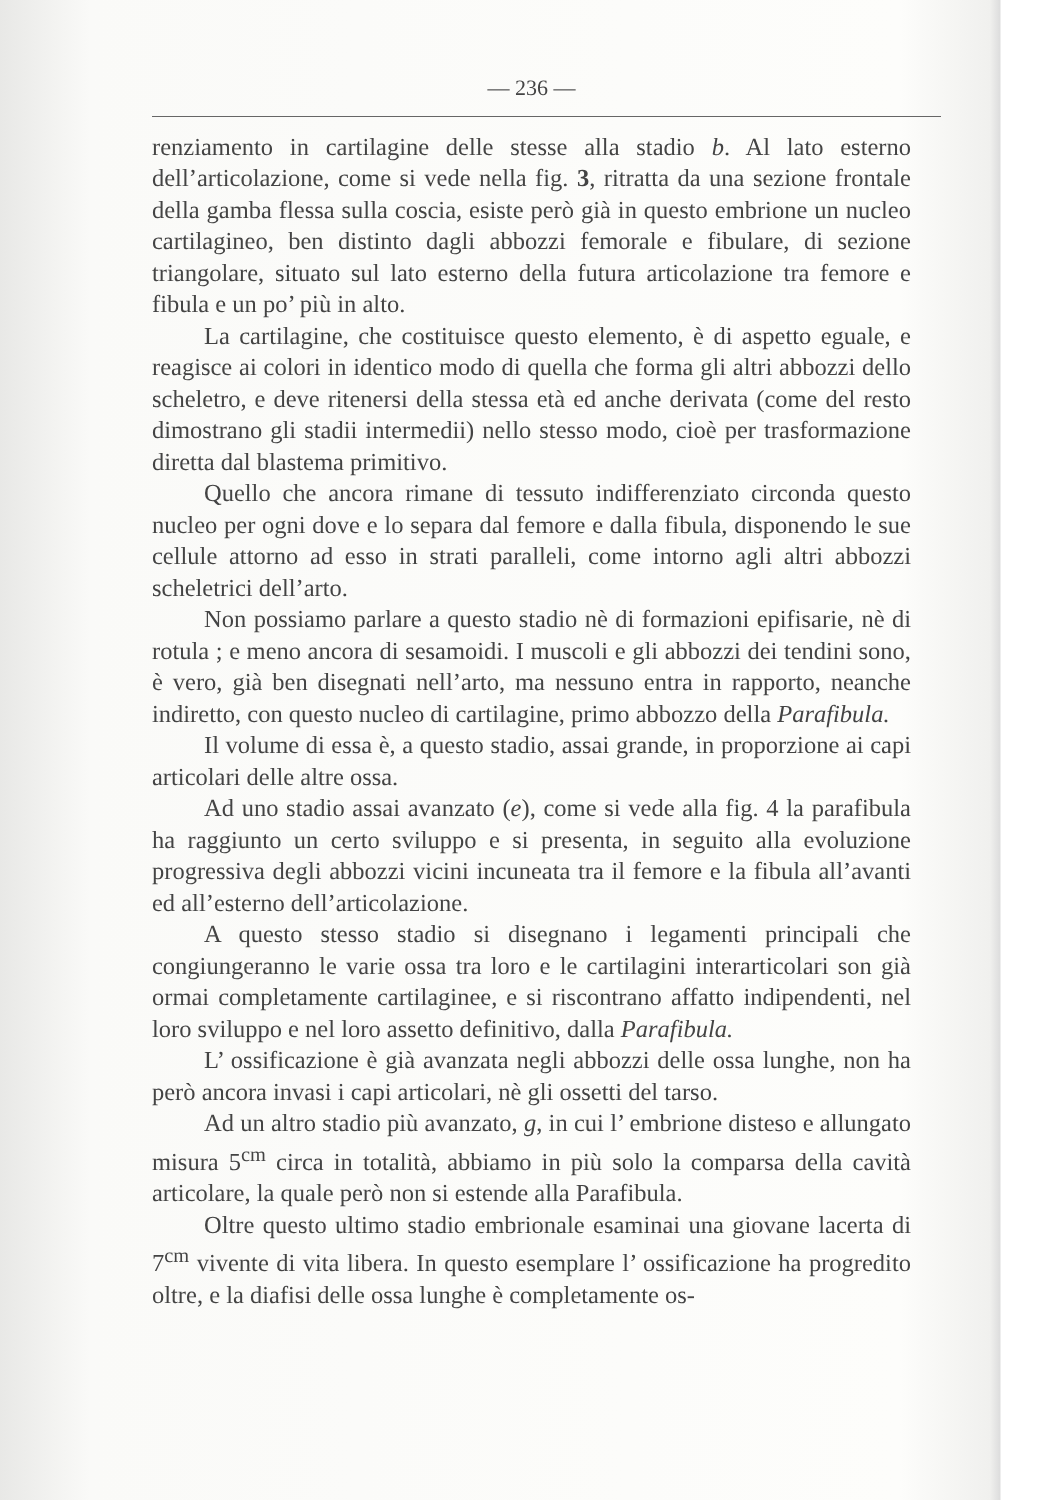— 236 —
renziamento in cartilagine delle stesse alla stadio b. Al lato esterno dell’articolazione, come si vede nella fig. 3, ritratta da una sezione frontale della gamba flessa sulla coscia, esiste però già in questo embrione un nucleo cartilagineo, ben distinto dagli abbozzi femorale e fibulare, di sezione triangolare, situato sul lato esterno della futura articolazione tra femore e fibula e un po’ più in alto.
La cartilagine, che costituisce questo elemento, è di aspetto eguale, e reagisce ai colori in identico modo di quella che forma gli altri abbozzi dello scheletro, e deve ritenersi della stessa età ed anche derivata (come del resto dimostrano gli stadii intermedii) nello stesso modo, cioè per trasformazione diretta dal blastema primitivo.
Quello che ancora rimane di tessuto indifferenziato circonda questo nucleo per ogni dove e lo separa dal femore e dalla fibula, disponendo le sue cellule attorno ad esso in strati paralleli, come intorno agli altri abbozzi scheletrici dell’arto.
Non possiamo parlare a questo stadio nè di formazioni epifisarie, nè di rotula ; e meno ancora di sesamoidi. I muscoli e gli abbozzi dei tendini sono, è vero, già ben disegnati nell’arto, ma nessuno entra in rapporto, neanche indiretto, con questo nucleo di cartilagine, primo abbozzo della Parafibula.
Il volume di essa è, a questo stadio, assai grande, in proporzione ai capi articolari delle altre ossa.
Ad uno stadio assai avanzato (e), come si vede alla fig. 4 la parafibula ha raggiunto un certo sviluppo e si presenta, in seguito alla evoluzione progressiva degli abbozzi vicini incuneata tra il femore e la fibula all’avanti ed all’esterno dell’articolazione.
A questo stesso stadio si disegnano i legamenti principali che congiungeranno le varie ossa tra loro e le cartilagini interarticolari son già ormai completamente cartilaginee, e si riscontrano affatto indipendenti, nel loro sviluppo e nel loro assetto definitivo, dalla Parafibula.
L’ ossificazione è già avanzata negli abbozzi delle ossa lunghe, non ha però ancora invasi i capi articolari, nè gli ossetti del tarso.
Ad un altro stadio più avanzato, g, in cui l’ embrione disteso e allungato misura 5<sup>cm</sup> circa in totalità, abbiamo in più solo la comparsa della cavità articolare, la quale però non si estende alla Parafibula.
Oltre questo ultimo stadio embrionale esaminai una giovane lacerta di 7<sup>cm</sup> vivente di vita libera. In questo esemplare l’ ossificazione ha progredito oltre, e la diafisi delle ossa lunghe è completamente os-